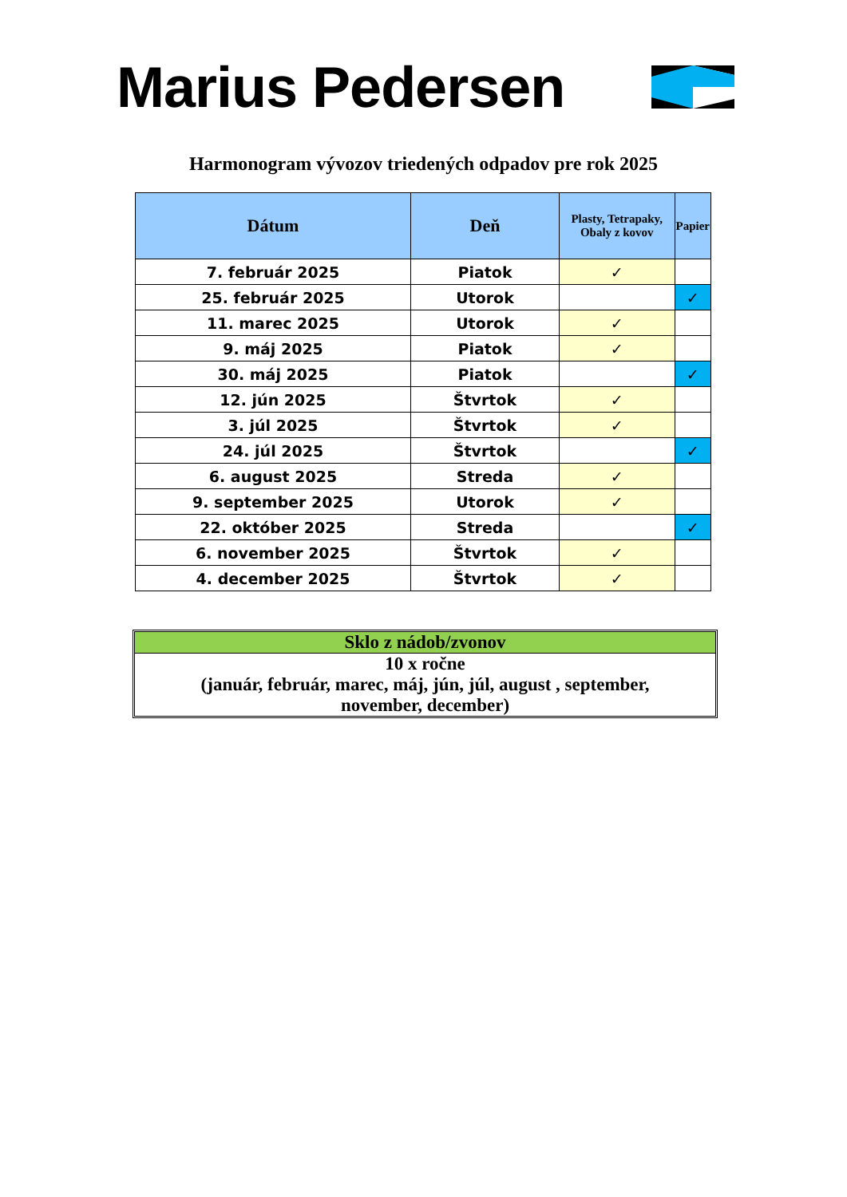Marius Pedersen
Harmonogram vývozov triedených odpadov pre rok 2025
| Dátum | Deň | Plasty, Tetrapaky, Obaly z kovov | Papier |
| --- | --- | --- | --- |
| 7. február 2025 | Piatok | ✓ | |
| 25. február 2025 | Utorok | | ✓ |
| 11. marec 2025 | Utorok | ✓ | |
| 9. máj 2025 | Piatok | ✓ | |
| 30. máj 2025 | Piatok | | ✓ |
| 12. jún 2025 | Štvrtok | ✓ | |
| 3. júl 2025 | Štvrtok | ✓ | |
| 24. júl 2025 | Štvrtok | | ✓ |
| 6. august 2025 | Streda | ✓ | |
| 9. september 2025 | Utorok | ✓ | |
| 22. október 2025 | Streda | | ✓ |
| 6. november 2025 | Štvrtok | ✓ | |
| 4. december 2025 | Štvrtok | ✓ | |
Sklo z nádob/zvonov
10 x ročne
(január, február, marec, máj, jún, júl, august , september,
november, december)